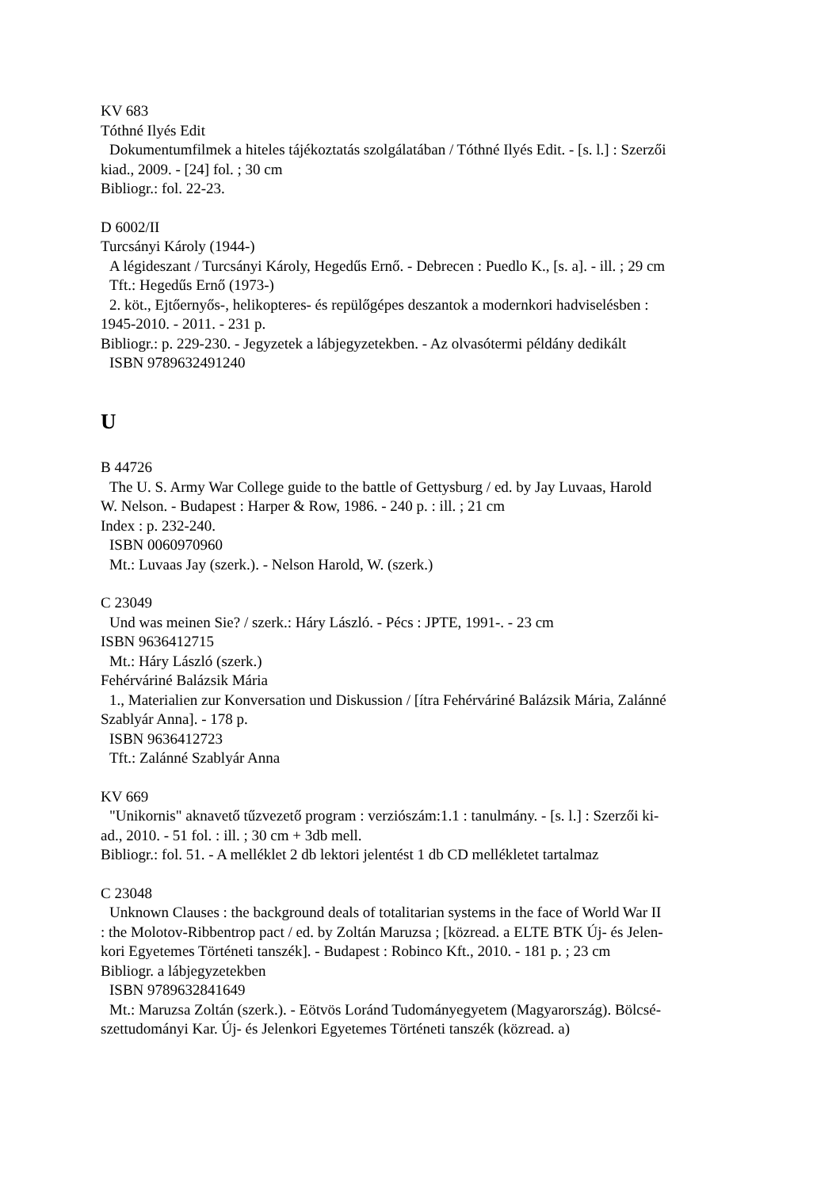KV 683
Tóthné Ilyés Edit
Dokumentumfilmek a hiteles tájékoztatás szolgálatában / Tóthné Ilyés Edit. - [s. l.] : Szerzői
kiad., 2009. - [24] fol. ; 30 cm
Bibliogr.: fol. 22-23.
D 6002/II
Turcsányi Károly (1944-)
A légideszant / Turcsányi Károly, Hegedűs Ernő. - Debrecen : Puedlo K., [s. a]. - ill. ; 29 cm
Tft.: Hegedűs Ernő (1973-)
2. köt., Ejtőernyős-, helikopteres- és repülőgépes deszantok a modernkori hadviselésben :
1945-2010. - 2011. - 231 p.
Bibliogr.: p. 229-230. - Jegyzetek a lábjegyzetekben. - Az olvasótermi példány dedikált
ISBN 9789632491240
U
B 44726
The U. S. Army War College guide to the battle of Gettysburg / ed. by Jay Luvaas, Harold
W. Nelson. - Budapest : Harper & Row, 1986. - 240 p. : ill. ; 21 cm
Index : p. 232-240.
ISBN 0060970960
Mt.: Luvaas Jay (szerk.). - Nelson Harold, W. (szerk.)
C 23049
Und was meinen Sie? / szerk.: Háry László. - Pécs : JPTE, 1991-. - 23 cm
ISBN 9636412715
Mt.: Háry László (szerk.)
Fehérváriné Balázsik Mária
1., Materialien zur Konversation und Diskussion / [ítra Fehérváriné Balázsik Mária, Zalánné
Szablyár Anna]. - 178 p.
ISBN 9636412723
Tft.: Zalánné Szablyár Anna
KV 669
"Unikornis" aknavető tűzvezető program : verziószám:1.1 : tanulmány. - [s. l.] : Szerzői ki-
ad., 2010. - 51 fol. : ill. ; 30 cm + 3db mell.
Bibliogr.: fol. 51. - A melléklet 2 db lektori jelentést 1 db CD mellékletet tartalmaz
C 23048
Unknown Clauses : the background deals of totalitarian systems in the face of World War II
: the Molotov-Ribbentrop pact / ed. by Zoltán Maruzsa ; [közread. a ELTE BTK Új- és Jelen-
kori Egyetemes Történeti tanszék]. - Budapest : Robinco Kft., 2010. - 181 p. ; 23 cm
Bibliogr. a lábjegyzetekben
ISBN 9789632841649
Mt.: Maruzsa Zoltán (szerk.). - Eötvös Loránd Tudományegyetem (Magyarország). Bölcsé-
szettudományi Kar. Új- és Jelenkori Egyetemes Történeti tanszék (közread. a)